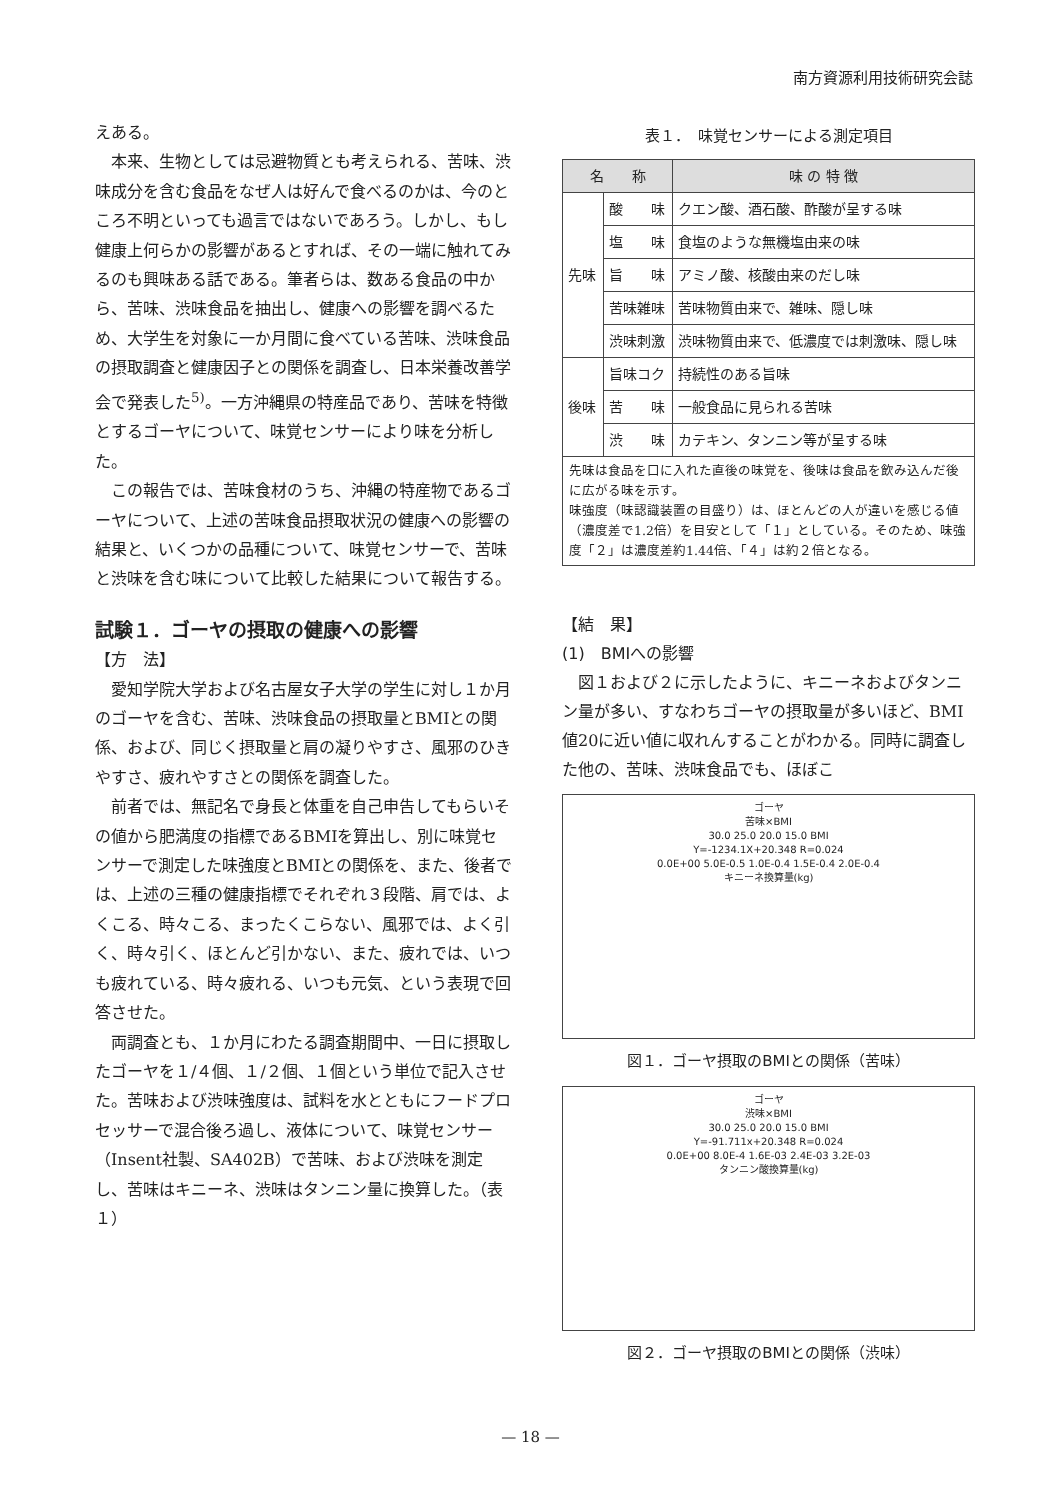南方資源利用技術研究会誌
えある。
本来、生物としては忌避物質とも考えられる、苦味、渋味成分を含む食品をなぜ人は好んで食べるのかは、今のところ不明といっても過言ではないであろう。しかし、もし健康上何らかの影響があるとすれば、その一端に触れてみるのも興味ある話である。筆者らは、数ある食品の中から、苦味、渋味食品を抽出し、健康への影響を調べるため、大学生を対象に一か月間に食べている苦味、渋味食品の摂取調査と健康因子との関係を調査し、日本栄養改善学会で発表した<sup>5)</sup>。一方沖縄県の特産品であり、苦味を特徴とするゴーヤについて、味覚センサーにより味を分析した。
この報告では、苦味食材のうち、沖縄の特産物であるゴーヤについて、上述の苦味食品摂取状況の健康への影響の結果と、いくつかの品種について、味覚センサーで、苦味と渋味を含む味について比較した結果について報告する。
試験１．ゴーヤの摂取の健康への影響
【方　法】
愛知学院大学および名古屋女子大学の学生に対し１か月のゴーヤを含む、苦味、渋味食品の摂取量とBMIとの関係、および、同じく摂取量と肩の凝りやすさ、風邪のひきやすさ、疲れやすさとの関係を調査した。
前者では、無記名で身長と体重を自己申告してもらいその値から肥満度の指標であるBMIを算出し、別に味覚センサーで測定した味強度とBMIとの関係を、また、後者では、上述の三種の健康指標でそれぞれ３段階、肩では、よくこる、時々こる、まったくこらない、風邪では、よく引く、時々引く、ほとんど引かない、また、疲れでは、いつも疲れている、時々疲れる、いつも元気、という表現で回答させた。
両調査とも、１か月にわたる調査期間中、一日に摂取したゴーヤを１/４個、１/２個、１個という単位で記入させた。苦味および渋味強度は、試料を水とともにフードプロセッサーで混合後ろ過し、液体について、味覚センサー（Insent社製、SA402B）で苦味、および渋味を測定し、苦味はキニーネ、渋味はタンニン量に換算した。（表１）
表１．　味覚センサーによる測定項目
| 名 称 | | 味 の 特 徴 |
| --- | --- | --- |
| 先味 | 酸 味 | クエン酸、酒石酸、酢酸が呈する味 |
| | 塩 味 | 食塩のような無機塩由来の味 |
| | 旨 味 | アミノ酸、核酸由来のだし味 |
| | 苦味雑味 | 苦味物質由来で、雑味、隠し味 |
| | 渋味刺激 | 渋味物質由来で、低濃度では刺激味、隠し味 |
| 後味 | 旨味コク | 持続性のある旨味 |
| | 苦 味 | 一般食品に見られる苦味 |
| | 渋 味 | カテキン、タンニン等が呈する味 |
先味は食品を口に入れた直後の味覚を、後味は食品を飲み込んだ後に広がる味を示す。
味強度（味認識装置の目盛り）は、ほとんどの人が違いを感じる値（濃度差で1.2倍）を目安として「１」としている。そのため、味強度「２」は濃度差約1.44倍、「４」は約２倍となる。
【結　果】
(1)　BMIへの影響
図１および２に示したように、キニーネおよびタンニン量が多い、すなわちゴーヤの摂取量が多いほど、BMI値20に近い値に収れんすることがわかる。同時に調査した他の、苦味、渋味食品でも、ほぼこ
ゴーヤ
苦味×BMI
30.0 25.0 20.0 15.0 BMI
Y=-1234.1X+20.348 R=0.024
0.0E+00 5.0E-0.5 1.0E-0.4 1.5E-0.4 2.0E-0.4
キニーネ換算量(kg)
図１．ゴーヤ摂取のBMIとの関係（苦味）
ゴーヤ
渋味×BMI
30.0 25.0 20.0 15.0 BMI
Y=-91.711x+20.348 R=0.024
0.0E+00 8.0E-4 1.6E-03 2.4E-03 3.2E-03
タンニン酸換算量(kg)
図２．ゴーヤ摂取のBMIとの関係（渋味）
— 18 —